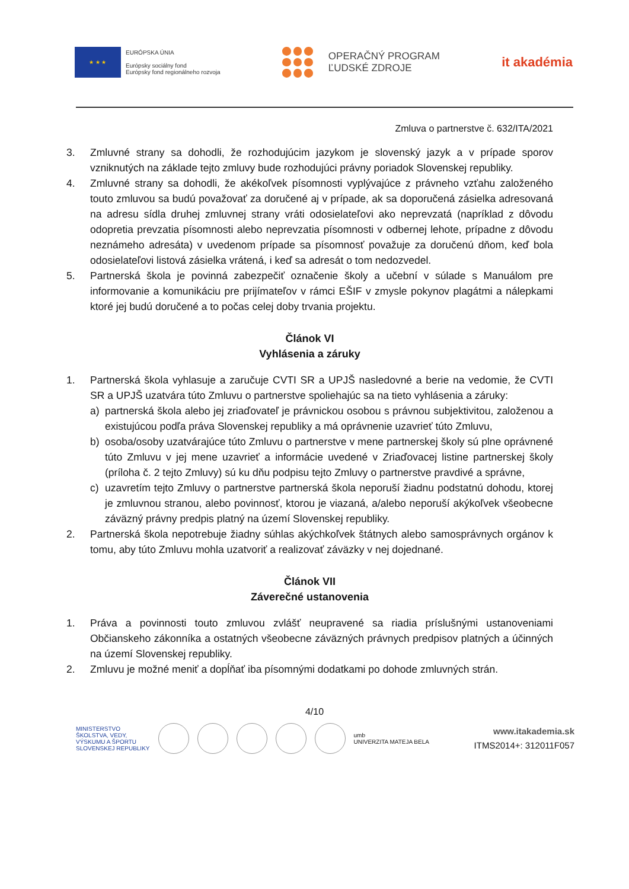★ ★ ★
EURÓPSKA ÚNIA
Európsky sociálny fond
Európsky fond regionálneho rozvoja
OPERAČNÝ PROGRAM
ĽUDSKÉ ZDROJE
it akadémia
Zmluva o partnerstve č. 632/ITA/2021
3. Zmluvné strany sa dohodli, že rozhodujúcim jazykom je slovenský jazyk a v prípade sporov vzniknutých na základe tejto zmluvy bude rozhodujúci právny poriadok Slovenskej republiky.
4. Zmluvné strany sa dohodli, že akékoľvek písomnosti vyplývajúce z právneho vzťahu založeného touto zmluvou sa budú považovať za doručené aj v prípade, ak sa doporučená zásielka adresovaná na adresu sídla druhej zmluvnej strany vráti odosielateľovi ako neprevzatá (napríklad z dôvodu odopretia prevzatia písomnosti alebo neprevzatia písomnosti v odbernej lehote, prípadne z dôvodu neznámeho adresáta) v uvedenom prípade sa písomnosť považuje za doručenú dňom, keď bola odosielateľovi listová zásielka vrátená, i keď sa adresát o tom nedozvedel.
5. Partnerská škola je povinná zabezpečiť označenie školy a učební v súlade s Manuálom pre informovanie a komunikáciu pre prijímateľov v rámci EŠIF v zmysle pokynov plagátmi a nálepkami ktoré jej budú doručené a to počas celej doby trvania projektu.
Článok VI
Vyhlásenia a záruky
1. Partnerská škola vyhlasuje a zaručuje CVTI SR a UPJŠ nasledovné a berie na vedomie, že CVTI SR a UPJŠ uzatvára túto Zmluvu o partnerstve spoliehajúc sa na tieto vyhlásenia a záruky:
a) partnerská škola alebo jej zriaďovateľ je právnickou osobou s právnou subjektivitou, založenou a existujúcou podľa práva Slovenskej republiky a má oprávnenie uzavrieť túto Zmluvu,
b) osoba/osoby uzatvárajúce túto Zmluvu o partnerstve v mene partnerskej školy sú plne oprávnené túto Zmluvu v jej mene uzavrieť a informácie uvedené v Zriaďovacej listine partnerskej školy (príloha č. 2 tejto Zmluvy) sú ku dňu podpisu tejto Zmluvy o partnerstve pravdivé a správne,
c) uzavretím tejto Zmluvy o partnerstve partnerská škola neporuší žiadnu podstatnú dohodu, ktorej je zmluvnou stranou, alebo povinnosť, ktorou je viazaná, a/alebo neporuší akýkoľvek všeobecne záväzný právny predpis platný na území Slovenskej republiky.
2. Partnerská škola nepotrebuje žiadny súhlas akýchkoľvek štátnych alebo samosprávnych orgánov k tomu, aby túto Zmluvu mohla uzatvoriť a realizovať záväzky v nej dojednané.
Článok VII
Záverečné ustanovenia
1. Práva a povinnosti touto zmluvou zvlášť neupravené sa riadia príslušnými ustanoveniami Občianskeho zákonníka a ostatných všeobecne záväzných právnych predpisov platných a účinných na území Slovenskej republiky.
2. Zmluvu je možné meniť a dopĺňať iba písomnými dodatkami po dohode zmluvných strán.
4/10
MINISTERSTVO
ŠKOLSTVA, VEDY,
VÝSKUMU A ŠPORTU
SLOVENSKEJ REPUBLIKY
umb
UNIVERZITA MATEJA BELA
www.itakademia.sk
ITMS2014+: 312011F057